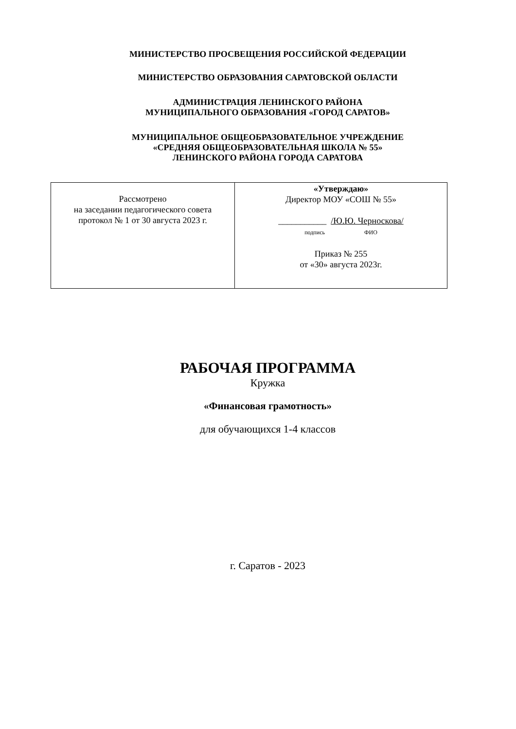МИНИСТЕРСТВО ПРОСВЕЩЕНИЯ РОССИЙСКОЙ ФЕДЕРАЦИИ
МИНИСТЕРСТВО ОБРАЗОВАНИЯ САРАТОВСКОЙ ОБЛАСТИ
АДМИНИСТРАЦИЯ ЛЕНИНСКОГО РАЙОНА
МУНИЦИПАЛЬНОГО ОБРАЗОВАНИЯ «ГОРОД САРАТОВ»
МУНИЦИПАЛЬНОЕ ОБЩЕОБРАЗОВАТЕЛЬНОЕ УЧРЕЖДЕНИЕ
«СРЕДНЯЯ ОБЩЕОБРАЗОВАТЕЛЬНАЯ ШКОЛА № 55»
ЛЕНИНСКОГО РАЙОНА ГОРОДА САРАТОВА
| Рассмотрено на заседании педагогического совета протокол № 1 от 30 августа 2023 г. | «Утверждаю» Директор МОУ «СОШ № 55» ___________ /Ю.Ю. Черноскова/ подпись ФИО Приказ № 255 от «30» августа 2023г. |
РАБОЧАЯ ПРОГРАММА
Кружка
«Финансовая грамотность»
для обучающихся 1-4 классов
г. Саратов - 2023